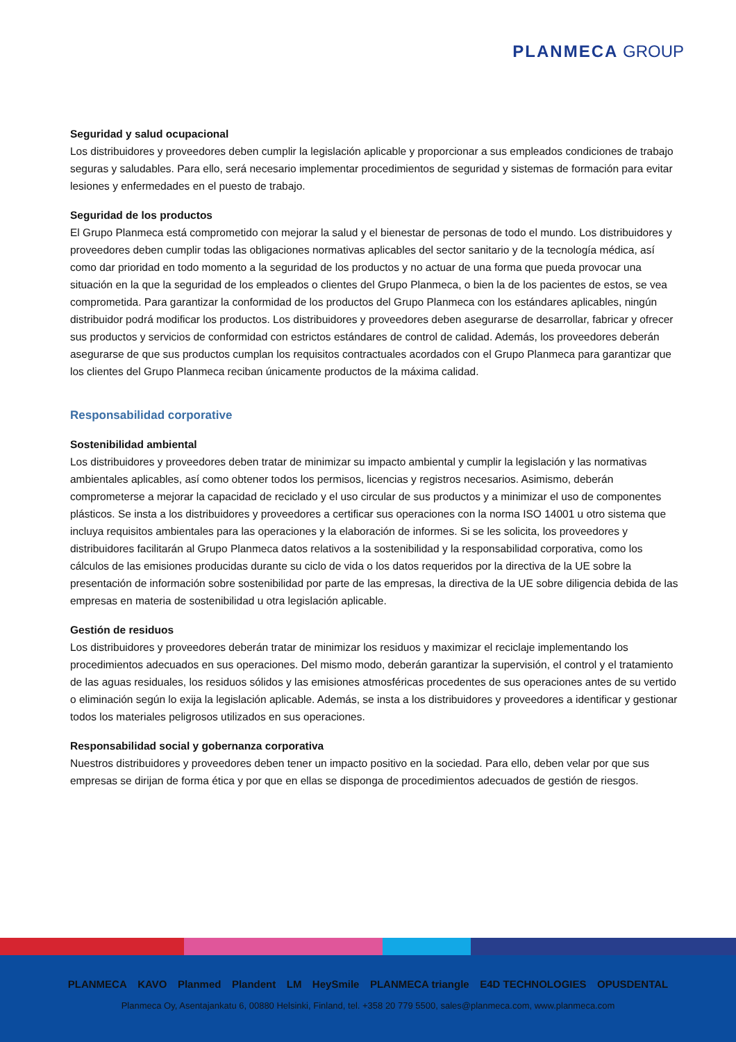PLANMECA GROUP
Seguridad y salud ocupacional
Los distribuidores y proveedores deben cumplir la legislación aplicable y proporcionar a sus empleados condiciones de trabajo seguras y saludables. Para ello, será necesario implementar procedimientos de seguridad y sistemas de formación para evitar lesiones y enfermedades en el puesto de trabajo.
Seguridad de los productos
El Grupo Planmeca está comprometido con mejorar la salud y el bienestar de personas de todo el mundo. Los distribuidores y proveedores deben cumplir todas las obligaciones normativas aplicables del sector sanitario y de la tecnología médica, así como dar prioridad en todo momento a la seguridad de los productos y no actuar de una forma que pueda provocar una situación en la que la seguridad de los empleados o clientes del Grupo Planmeca, o bien la de los pacientes de estos, se vea comprometida. Para garantizar la conformidad de los productos del Grupo Planmeca con los estándares aplicables, ningún distribuidor podrá modificar los productos. Los distribuidores y proveedores deben asegurarse de desarrollar, fabricar y ofrecer sus productos y servicios de conformidad con estrictos estándares de control de calidad. Además, los proveedores deberán asegurarse de que sus productos cumplan los requisitos contractuales acordados con el Grupo Planmeca para garantizar que los clientes del Grupo Planmeca reciban únicamente productos de la máxima calidad.
Responsabilidad corporative
Sostenibilidad ambiental
Los distribuidores y proveedores deben tratar de minimizar su impacto ambiental y cumplir la legislación y las normativas ambientales aplicables, así como obtener todos los permisos, licencias y registros necesarios. Asimismo, deberán comprometerse a mejorar la capacidad de reciclado y el uso circular de sus productos y a minimizar el uso de componentes plásticos. Se insta a los distribuidores y proveedores a certificar sus operaciones con la norma ISO 14001 u otro sistema que incluya requisitos ambientales para las operaciones y la elaboración de informes. Si se les solicita, los proveedores y distribuidores facilitarán al Grupo Planmeca datos relativos a la sostenibilidad y la responsabilidad corporativa, como los cálculos de las emisiones producidas durante su ciclo de vida o los datos requeridos por la directiva de la UE sobre la presentación de información sobre sostenibilidad por parte de las empresas, la directiva de la UE sobre diligencia debida de las empresas en materia de sostenibilidad u otra legislación aplicable.
Gestión de residuos
Los distribuidores y proveedores deberán tratar de minimizar los residuos y maximizar el reciclaje implementando los procedimientos adecuados en sus operaciones. Del mismo modo, deberán garantizar la supervisión, el control y el tratamiento de las aguas residuales, los residuos sólidos y las emisiones atmosféricas procedentes de sus operaciones antes de su vertido o eliminación según lo exija la legislación aplicable. Además, se insta a los distribuidores y proveedores a identificar y gestionar todos los materiales peligrosos utilizados en sus operaciones.
Responsabilidad social y gobernanza corporativa
Nuestros distribuidores y proveedores deben tener un impacto positivo en la sociedad. Para ello, deben velar por que sus empresas se dirijan de forma ética y por que en ellas se disponga de procedimientos adecuados de gestión de riesgos.
PLANMECA KAVO Planmed Plandent LM HeySmile PLANMECA triangle E4D TECHNOLOGIES OPUSDENTAL
Planmeca Oy, Asentajankatu 6, 00880 Helsinki, Finland, tel. +358 20 779 5500, sales@planmeca.com, www.planmeca.com